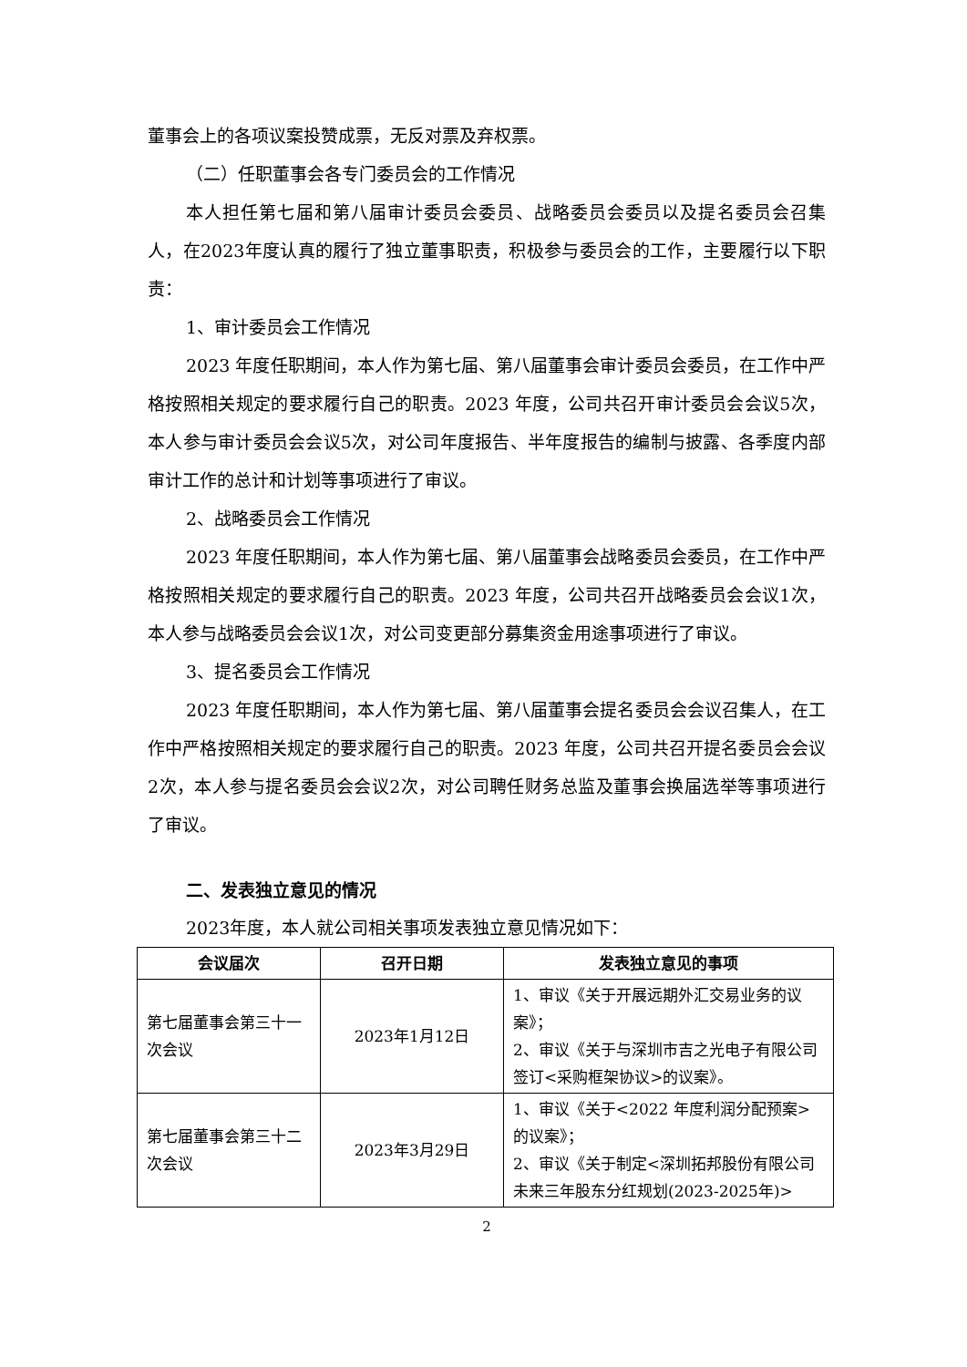董事会上的各项议案投赞成票，无反对票及弃权票。
（二）任职董事会各专门委员会的工作情况
本人担任第七届和第八届审计委员会委员、战略委员会委员以及提名委员会召集人，在2023年度认真的履行了独立董事职责，积极参与委员会的工作，主要履行以下职责：
1、审计委员会工作情况
2023 年度任职期间，本人作为第七届、第八届董事会审计委员会委员，在工作中严格按照相关规定的要求履行自己的职责。2023 年度，公司共召开审计委员会会议5次，本人参与审计委员会会议5次，对公司年度报告、半年度报告的编制与披露、各季度内部审计工作的总计和计划等事项进行了审议。
2、战略委员会工作情况
2023 年度任职期间，本人作为第七届、第八届董事会战略委员会委员，在工作中严格按照相关规定的要求履行自己的职责。2023 年度，公司共召开战略委员会会议1次，本人参与战略委员会会议1次，对公司变更部分募集资金用途事项进行了审议。
3、提名委员会工作情况
2023 年度任职期间，本人作为第七届、第八届董事会提名委员会会议召集人，在工作中严格按照相关规定的要求履行自己的职责。2023 年度，公司共召开提名委员会会议2次，本人参与提名委员会会议2次，对公司聘任财务总监及董事会换届选举等事项进行了审议。
二、发表独立意见的情况
2023年度，本人就公司相关事项发表独立意见情况如下：
| 会议届次 | 召开日期 | 发表独立意见的事项 |
| --- | --- | --- |
| 第七届董事会第三十一次会议 | 2023年1月12日 | 1、审议《关于开展远期外汇交易业务的议案》； 2、审议《关于与深圳市吉之光电子有限公司签订<采购框架协议>的议案》。 |
| 第七届董事会第三十二次会议 | 2023年3月29日 | 1、审议《关于<2022 年度利润分配预案>的议案》； 2、审议《关于制定<深圳拓邦股份有限公司未来三年股东分红规划(2023-2025年)> |
2